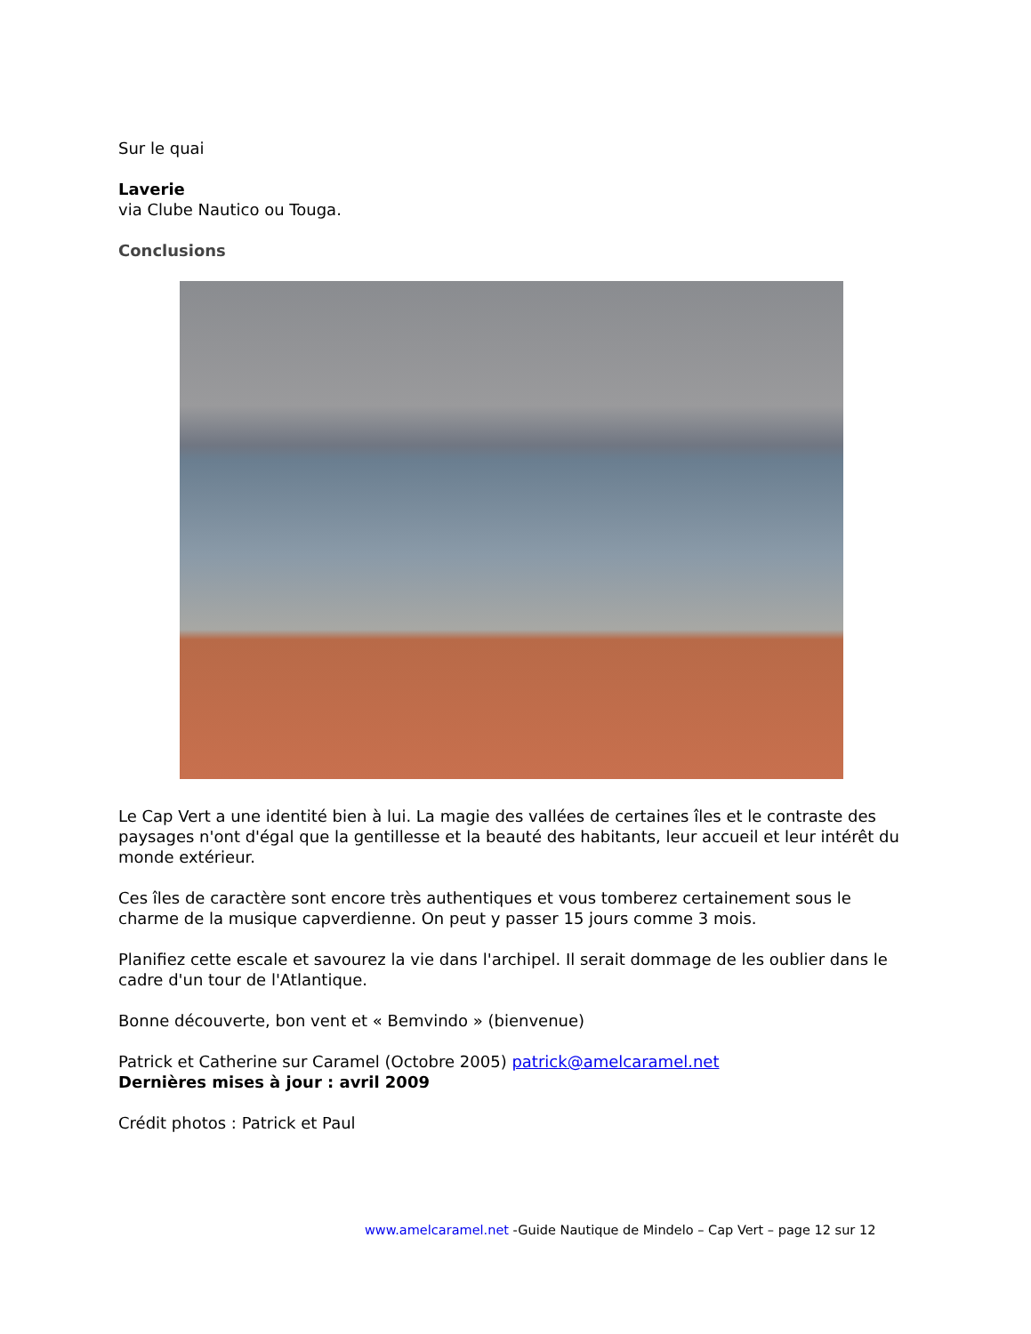Sur le quai
Laverie
via Clube Nautico ou Touga.
Conclusions
Le Cap Vert a une identité bien à lui. La magie des vallées de certaines îles et le contraste des paysages n'ont d'égal que la gentillesse et la beauté des habitants, leur accueil et leur intérêt du monde extérieur.
Ces îles de caractère sont encore très authentiques et vous tomberez certainement sous le charme de la musique capverdienne. On peut y passer 15 jours comme 3 mois.
Planifiez cette escale et savourez la vie dans l'archipel. Il serait dommage de les oublier dans le cadre d'un tour de l'Atlantique.
Bonne découverte, bon vent et « Bemvindo » (bienvenue)
Patrick et Catherine sur Caramel (Octobre 2005) patrick@amelcaramel.net
Dernières mises à jour : avril 2009
Crédit photos : Patrick et Paul
www.amelcaramel.net -Guide Nautique de Mindelo – Cap Vert – page 12 sur 12